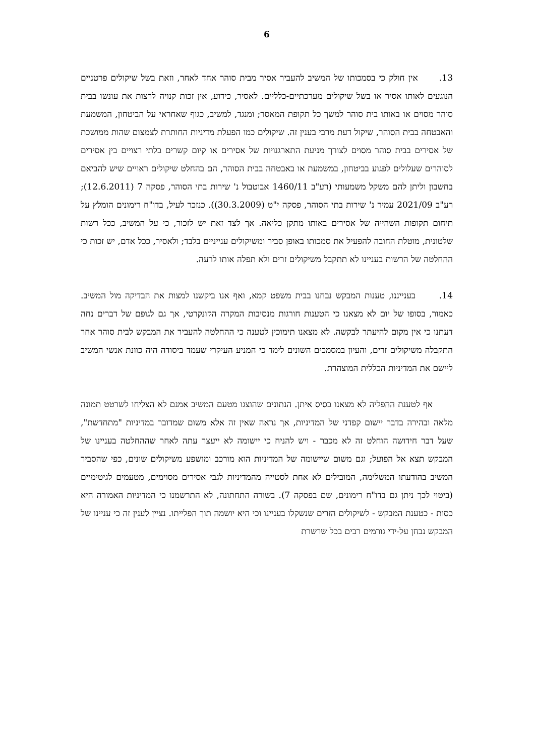6
13. אין חולק כי בסמכותו של המשיב להעביר אסיר מבית סוהר אחד לאחר, וזאת בשל שיקולים פרטניים הנוגעים לאותו אסיר או בשל שיקולים מערכתיים-כלליים. לאסיר, כידוע, אין זכות קנויה לרצות את עונשו בבית סוהר מסוים או באותו בית סוהר למשך כל תקופת המאסר; ומנגד, למשיב, כגוף שאחראי על הביטחון, המשמעת והאבטחה בבית הסוהר, שיקול דעת מרבי בענין זה. שיקולים כמו הפעלת מדיניות החותרת לצמצום שהות ממושכת של אסירים בבית סוהר מסוים לצורך מניעת התארגנויות של אסירים או קיום קשרים בלתי רצויים בין אסירים לסוהרים שעלולים לפגוע בביטחון, במשמעת או באבטחה בבית הסוהר, הם בהחלט שיקולים ראויים שיש להביאם בחשבון וליתן להם משקל משמעותי (רע"ב 1460/11 אבוטבול נ' שירות בתי הסוהר, פסקה 7 (12.6.2011); רע"ב 2021/09 עמיר נ' שירות בתי הסוהר, פסקה י"ט (30.3.2009)). כנזכר לעיל, בדו"ח רימונים הומלץ על תיחום תקופות השהייה של אסירים באותו מתקן כליאה. אך לצד זאת יש לזכור, כי על המשיב, ככל רשות שלטונית, מוטלת החובה להפעיל את סמכותו באופן סביר ומשיקולים ענייניים בלבד; ולאסיר, ככל אדם, יש זכות כי ההחלטה של הרשות בעניינו לא תתקבל משיקולים זרים ולא תפלה אותו לרעה.
14. בענייננו, טענות המבקש נבחנו בבית משפט קמא, ואף אנו ביקשנו למצות את הבדיקה מול המשיב. כאמור, בסופו של יום לא מצאנו כי הטענות חורגות מנסיבות המקרה הקונקרטי, אך גם לגופם של דברים נחה דעתנו כי אין מקום להיעתר לבקשה. לא מצאנו תימוכין לטענה כי ההחלטה להעביר את המבקש לבית סוהר אחר התקבלה משיקולים זרים, והעיון במסמכים השונים לימד כי המניע העיקרי שעמד ביסודה היה כוונת אנשי המשיב ליישם את המדיניות הכללית המוצהרת.
אף לטענת ההפליה לא מצאנו בסיס איתן. הנתונים שהוצגו מטעם המשיב אמנם לא הצליחו לשרטט תמונה מלאה ובהירה בדבר יישום קפדני של המדיניות, אך נראה שאין זה אלא משום שמדובר במדיניות "מתחדשת", שעל דבר חידושה הוחלט זה לא מכבר - ויש להניח כי יישומה לא ייעצר עתה לאחר שההחלטה בעניינו של המבקש תצא אל הפועל; וגם משום שיישומה של המדיניות הוא מורכב ומושפע משיקולים שונים, כפי שהסביר המשיב בהודעתו המשלימה, המובילים לא אחת לסטייה מהמדיניות לגבי אסירים מסוימים, מטעמים לגיטימיים (ביטוי לכך ניתן גם בדו"ח רימונים, שם בפסקה 7). בשורה התחתונה, לא התרשמנו כי המדיניות האמורה היא כסות - כטענת המבקש - לשיקולים הזרים שנשקלו בעניינו וכי היא יושמה תוך הפלייתו. נציין לענין זה כי עניינו של המבקש נבחן על-ידי גורמים רבים בכל שרשרת